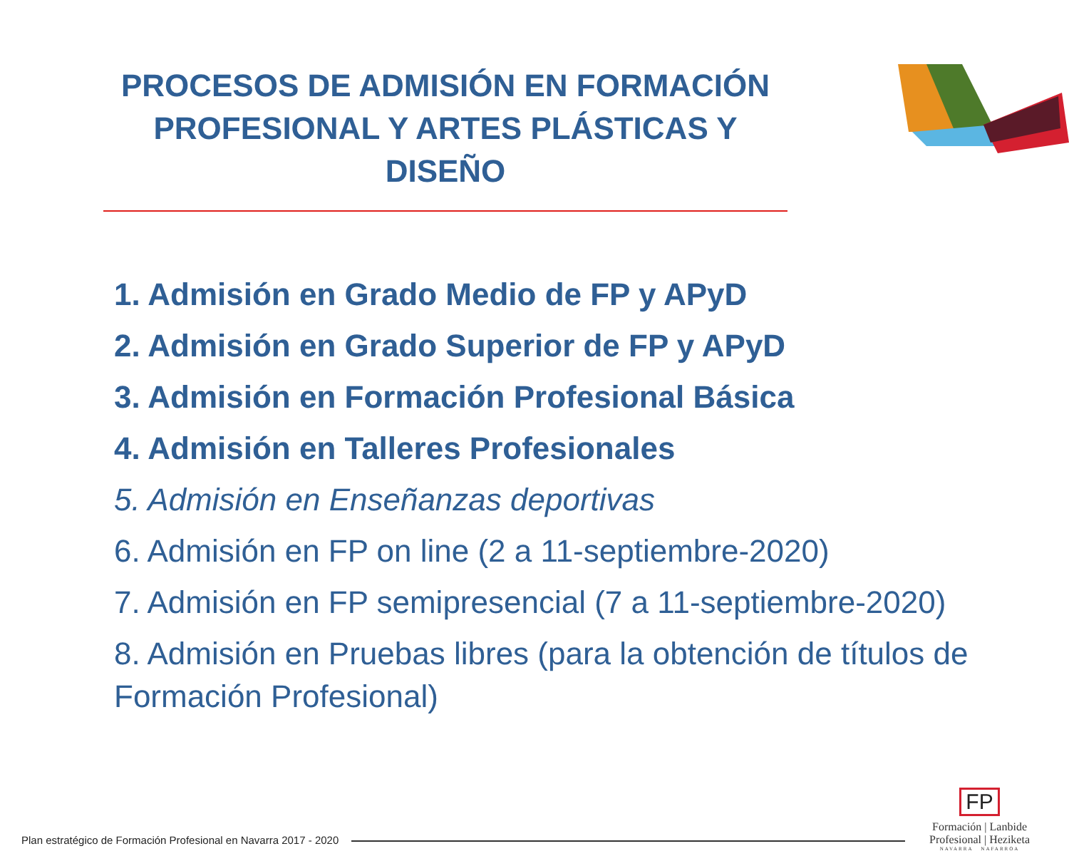PROCESOS DE ADMISIÓN EN FORMACIÓN PROFESIONAL Y ARTES PLÁSTICAS Y DISEÑO
1. Admisión en Grado Medio de FP y APyD
2. Admisión en Grado Superior de FP y APyD
3. Admisión en Formación Profesional Básica
4. Admisión en Talleres Profesionales
5. Admisión en Enseñanzas deportivas
6. Admisión en FP on line (2 a 11-septiembre-2020)
7. Admisión en FP semipresencial (7 a 11-septiembre-2020)
8. Admisión en Pruebas libres (para la obtención de títulos de Formación Profesional)
Plan estratégico de Formación Profesional en Navarra 2017 - 2020
FP
Formación | Lanbide
Profesional | Heziketa
NAVARRA NAFARROA